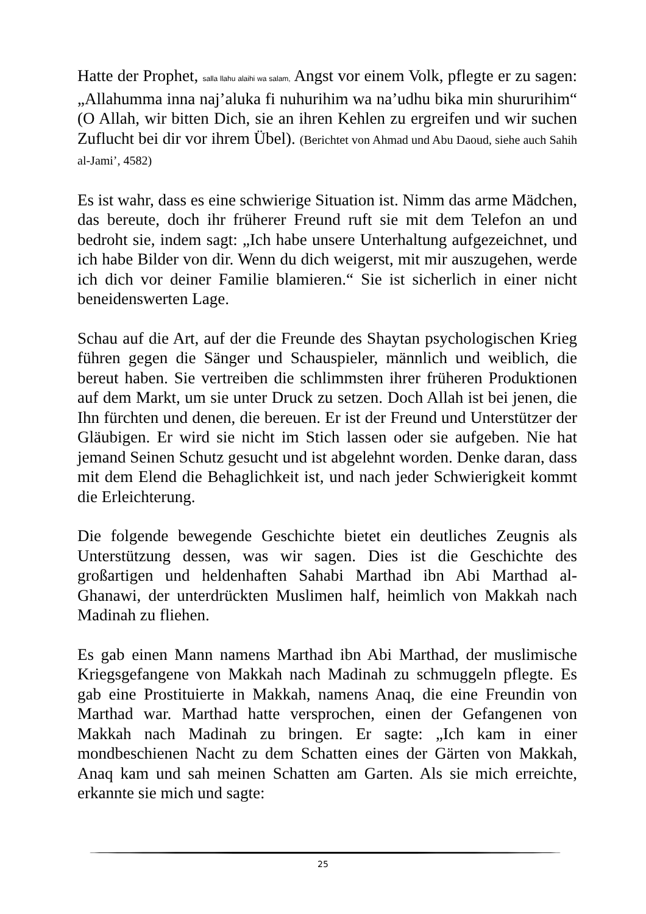Hatte der Prophet, salla llahu alaihi wa salam, Angst vor einem Volk, pflegte er zu sagen: „Allahumma inna naj’aluka fi nuhurihim wa na’udhu bika min shururihim“ (O Allah, wir bitten Dich, sie an ihren Kehlen zu ergreifen und wir suchen Zuflucht bei dir vor ihrem Übel). (Berichtet von Ahmad und Abu Daoud, siehe auch Sahih al-Jami’, 4582)
Es ist wahr, dass es eine schwierige Situation ist. Nimm das arme Mädchen, das bereute, doch ihr früherer Freund ruft sie mit dem Telefon an und bedroht sie, indem sagt: „Ich habe unsere Unterhaltung aufgezeichnet, und ich habe Bilder von dir. Wenn du dich weigerst, mit mir auszugehen, werde ich dich vor deiner Familie blamieren.“ Sie ist sicherlich in einer nicht beneidenswerten Lage.
Schau auf die Art, auf der die Freunde des Shaytan psychologischen Krieg führen gegen die Sänger und Schauspieler, männlich und weiblich, die bereut haben. Sie vertreiben die schlimmsten ihrer früheren Produktionen auf dem Markt, um sie unter Druck zu setzen. Doch Allah ist bei jenen, die Ihn fürchten und denen, die bereuen. Er ist der Freund und Unterstützer der Gläubigen. Er wird sie nicht im Stich lassen oder sie aufgeben. Nie hat jemand Seinen Schutz gesucht und ist abgelehnt worden. Denke daran, dass mit dem Elend die Behaglichkeit ist, und nach jeder Schwierigkeit kommt die Erleichterung.
Die folgende bewegende Geschichte bietet ein deutliches Zeugnis als Unterstützung dessen, was wir sagen. Dies ist die Geschichte des großartigen und heldenhaften Sahabi Marthad ibn Abi Marthad al-Ghanawi, der unterdrückten Muslimen half, heimlich von Makkah nach Madinah zu fliehen.
Es gab einen Mann namens Marthad ibn Abi Marthad, der muslimische Kriegsgefangene von Makkah nach Madinah zu schmuggeln pflegte. Es gab eine Prostituierte in Makkah, namens Anaq, die eine Freundin von Marthad war. Marthad hatte versprochen, einen der Gefangenen von Makkah nach Madinah zu bringen. Er sagte: „Ich kam in einer mondbeschienen Nacht zu dem Schatten eines der Gärten von Makkah, Anaq kam und sah meinen Schatten am Garten. Als sie mich erreichte, erkannte sie mich und sagte:
25